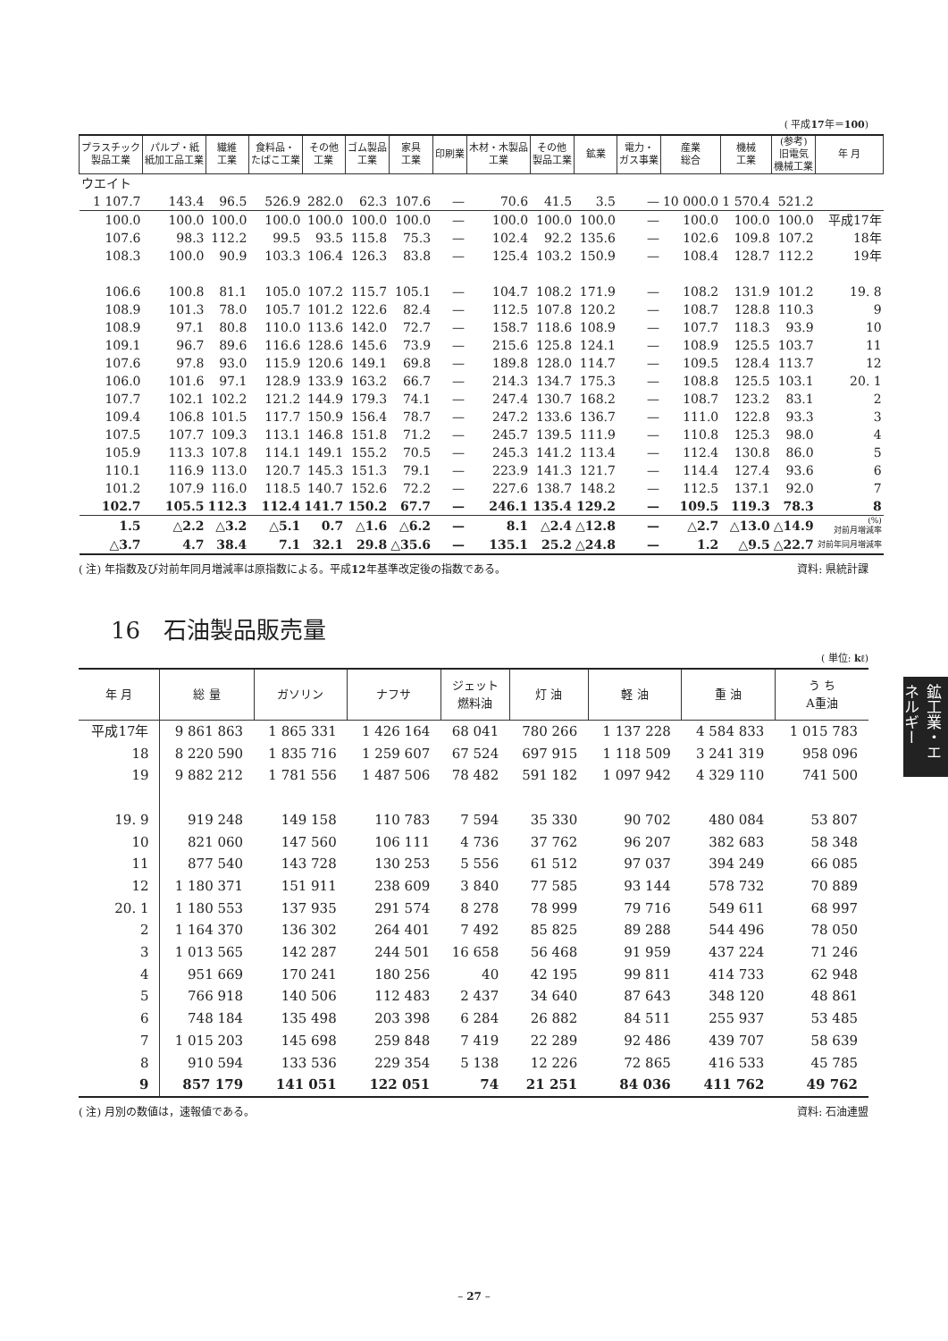( 平成17年＝100)
| プラスチック 製品工業 | パルプ・紙 紙加工品工業 | 繊維 工業 | 食料品・ たばこ工業 | その他 工業 | ゴム製品 工業 | 家具 工業 | 印刷業 | 木材・木製品 工業 | その他 製品工業 | 鉱業 | 電力・ ガス事業 | 産業 総合 | 機械 工業 | (参考) 旧電気 機械工業 | 年 月 |
| --- | --- | --- | --- | --- | --- | --- | --- | --- | --- | --- | --- | --- | --- | --- | --- |
| ウエイト | | | | | | | | | | | | | | | |
| 1 107.7 | 143.4 | 96.5 | 526.9 | 282.0 | 62.3 | 107.6 | — | 70.6 | 41.5 | 3.5 | — | 10 000.0 | 1 570.4 | 521.2 | |
| 100.0 | 100.0 | 100.0 | 100.0 | 100.0 | 100.0 | 100.0 | — | 100.0 | 100.0 | 100.0 | — | 100.0 | 100.0 | 100.0 | 平成17年 |
| 107.6 | 98.3 | 112.2 | 99.5 | 93.5 | 115.8 | 75.3 | — | 102.4 | 92.2 | 135.6 | — | 102.6 | 109.8 | 107.2 | 18年 |
| 108.3 | 100.0 | 90.9 | 103.3 | 106.4 | 126.3 | 83.8 | — | 125.4 | 103.2 | 150.9 | — | 108.4 | 128.7 | 112.2 | 19年 |
| 106.6 | 100.8 | 81.1 | 105.0 | 107.2 | 115.7 | 105.1 | — | 104.7 | 108.2 | 171.9 | — | 108.2 | 131.9 | 101.2 | 19. 8 |
| 108.9 | 101.3 | 78.0 | 105.7 | 101.2 | 122.6 | 82.4 | — | 112.5 | 107.8 | 120.2 | — | 108.7 | 128.8 | 110.3 | 9 |
| 108.9 | 97.1 | 80.8 | 110.0 | 113.6 | 142.0 | 72.7 | — | 158.7 | 118.6 | 108.9 | — | 107.7 | 118.3 | 93.9 | 10 |
| 109.1 | 96.7 | 89.6 | 116.6 | 128.6 | 145.6 | 73.9 | — | 215.6 | 125.8 | 124.1 | — | 108.9 | 125.5 | 103.7 | 11 |
| 107.6 | 97.8 | 93.0 | 115.9 | 120.6 | 149.1 | 69.8 | — | 189.8 | 128.0 | 114.7 | — | 109.5 | 128.4 | 113.7 | 12 |
| 106.0 | 101.6 | 97.1 | 128.9 | 133.9 | 163.2 | 66.7 | — | 214.3 | 134.7 | 175.3 | — | 108.8 | 125.5 | 103.1 | 20. 1 |
| 107.7 | 102.1 | 102.2 | 121.2 | 144.9 | 179.3 | 74.1 | — | 247.4 | 130.7 | 168.2 | — | 108.7 | 123.2 | 83.1 | 2 |
| 109.4 | 106.8 | 101.5 | 117.7 | 150.9 | 156.4 | 78.7 | — | 247.2 | 133.6 | 136.7 | — | 111.0 | 122.8 | 93.3 | 3 |
| 107.5 | 107.7 | 109.3 | 113.1 | 146.8 | 151.8 | 71.2 | — | 245.7 | 139.5 | 111.9 | — | 110.8 | 125.3 | 98.0 | 4 |
| 105.9 | 113.3 | 107.8 | 114.1 | 149.1 | 155.2 | 70.5 | — | 245.3 | 141.2 | 113.4 | — | 112.4 | 130.8 | 86.0 | 5 |
| 110.1 | 116.9 | 113.0 | 120.7 | 145.3 | 151.3 | 79.1 | — | 223.9 | 141.3 | 121.7 | — | 114.4 | 127.4 | 93.6 | 6 |
| 101.2 | 107.9 | 116.0 | 118.5 | 140.7 | 152.6 | 72.2 | — | 227.6 | 138.7 | 148.2 | — | 112.5 | 137.1 | 92.0 | 7 |
| 102.7 | 105.5 | 112.3 | 112.4 | 141.7 | 150.2 | 67.7 | — | 246.1 | 135.4 | 129.2 | — | 109.5 | 119.3 | 78.3 | 8 |
| 1.5 | △2.2 | △3.2 | △5.1 | 0.7 | △1.6 | △6.2 | — | 8.1 | △2.4 | △12.8 | — | △2.7 | △13.0 | △14.9 | (%) 対前月増減率 |
| △3.7 | 4.7 | 38.4 | 7.1 | 32.1 | 29.8 | △35.6 | — | 135.1 | 25.2 | △24.8 | — | 1.2 | △9.5 | △22.7 | 対前年同月増減率 |
( 注) 年指数及び対前年同月増減率は原指数による。平成12年基準改定後の指数である。 資料: 県統計課
16　石油製品販売量
( 単位: kℓ)
| 年 月 | 総 量 | ガソリン | ナフサ | ジェット 燃料油 | 灯 油 | 軽 油 | 重 油 | う ち A重油 |
| --- | --- | --- | --- | --- | --- | --- | --- | --- |
| 平成17年 | 9 861 863 | 1 865 331 | 1 426 164 | 68 041 | 780 266 | 1 137 228 | 4 584 833 | 1 015 783 |
| 18 | 8 220 590 | 1 835 716 | 1 259 607 | 67 524 | 697 915 | 1 118 509 | 3 241 319 | 958 096 |
| 19 | 9 882 212 | 1 781 556 | 1 487 506 | 78 482 | 591 182 | 1 097 942 | 4 329 110 | 741 500 |
| 19. 9 | 919 248 | 149 158 | 110 783 | 7 594 | 35 330 | 90 702 | 480 084 | 53 807 |
| 10 | 821 060 | 147 560 | 106 111 | 4 736 | 37 762 | 96 207 | 382 683 | 58 348 |
| 11 | 877 540 | 143 728 | 130 253 | 5 556 | 61 512 | 97 037 | 394 249 | 66 085 |
| 12 | 1 180 371 | 151 911 | 238 609 | 3 840 | 77 585 | 93 144 | 578 732 | 70 889 |
| 20. 1 | 1 180 553 | 137 935 | 291 574 | 8 278 | 78 999 | 79 716 | 549 611 | 68 997 |
| 2 | 1 164 370 | 136 302 | 264 401 | 7 492 | 85 825 | 89 288 | 544 496 | 78 050 |
| 3 | 1 013 565 | 142 287 | 244 501 | 16 658 | 56 468 | 91 959 | 437 224 | 71 246 |
| 4 | 951 669 | 170 241 | 180 256 | 40 | 42 195 | 99 811 | 414 733 | 62 948 |
| 5 | 766 918 | 140 506 | 112 483 | 2 437 | 34 640 | 87 643 | 348 120 | 48 861 |
| 6 | 748 184 | 135 498 | 203 398 | 6 284 | 26 882 | 84 511 | 255 937 | 53 485 |
| 7 | 1 015 203 | 145 698 | 259 848 | 7 419 | 22 289 | 92 486 | 439 707 | 58 639 |
| 8 | 910 594 | 133 536 | 229 354 | 5 138 | 12 226 | 72 865 | 416 533 | 45 785 |
| 9 | 857 179 | 141 051 | 122 051 | 74 | 21 251 | 84 036 | 411 762 | 49 762 |
( 注) 月別の数値は，速報値である。 資料: 石油連盟
鉱工業・エネルギー
– 27 –